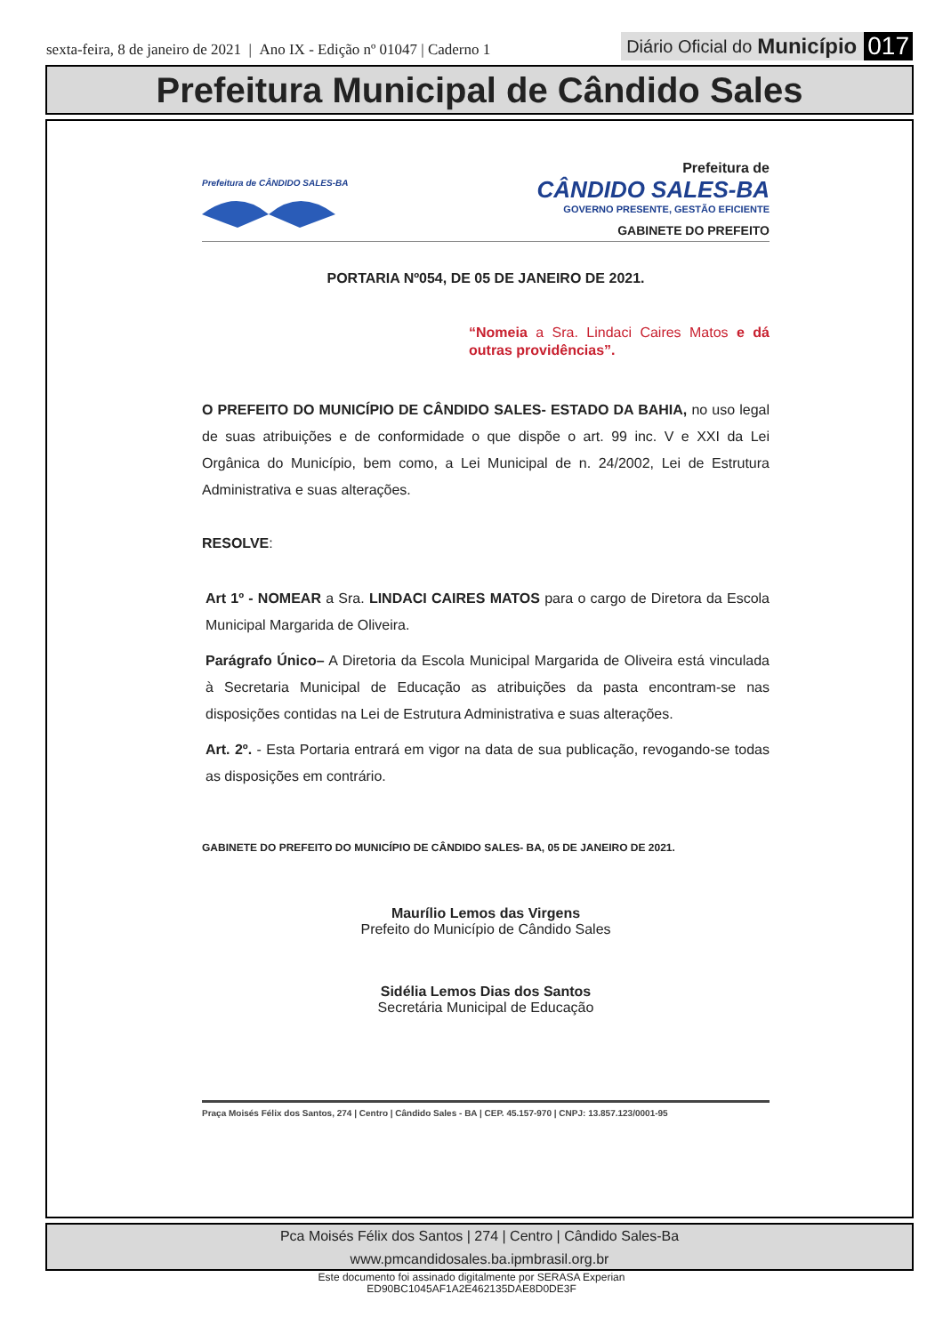sexta-feira, 8 de janeiro de 2021 | Ano IX - Edição nº 01047 | Caderno 1
Diário Oficial do Município 017
Prefeitura Municipal de Cândido Sales
Prefeitura de CÂNDIDO SALES-BA
Prefeitura de
CÂNDIDO SALES-BA
GOVERNO PRESENTE, GESTÃO EFICIENTE
GABINETE DO PREFEITO
PORTARIA Nº054, DE 05 DE JANEIRO DE 2021.
“Nomeia a Sra. Lindaci Caires Matos e dá outras providências”.
O PREFEITO DO MUNICÍPIO DE CÂNDIDO SALES- ESTADO DA BAHIA, no uso legal de suas atribuições e de conformidade o que dispõe o art. 99 inc. V e XXI da Lei Orgânica do Município, bem como, a Lei Municipal de n. 24/2002, Lei de Estrutura Administrativa e suas alterações.
RESOLVE:
Art 1º - NOMEAR a Sra. LINDACI CAIRES MATOS para o cargo de Diretora da Escola Municipal Margarida de Oliveira.
Parágrafo Único– A Diretoria da Escola Municipal Margarida de Oliveira está vinculada à Secretaria Municipal de Educação as atribuições da pasta encontram-se nas disposições contidas na Lei de Estrutura Administrativa e suas alterações.
Art. 2º. - Esta Portaria entrará em vigor na data de sua publicação, revogando-se todas as disposições em contrário.
GABINETE DO PREFEITO DO MUNICÍPIO DE CÂNDIDO SALES- BA, 05 DE JANEIRO DE 2021.
Maurílio Lemos das Virgens
Prefeito do Município de Cândido Sales
Sidélia Lemos Dias dos Santos
Secretária Municipal de Educação
Praça Moisés Félix dos Santos, 274 | Centro | Cândido Sales - BA | CEP. 45.157-970 | CNPJ: 13.857.123/0001-95
Pca Moisés Félix dos Santos | 274 | Centro | Cândido Sales-Ba
www.pmcandidosales.ba.ipmbrasil.org.br
Este documento foi assinado digitalmente por SERASA Experian
ED90BC1045AF1A2E462135DAE8D0DE3F